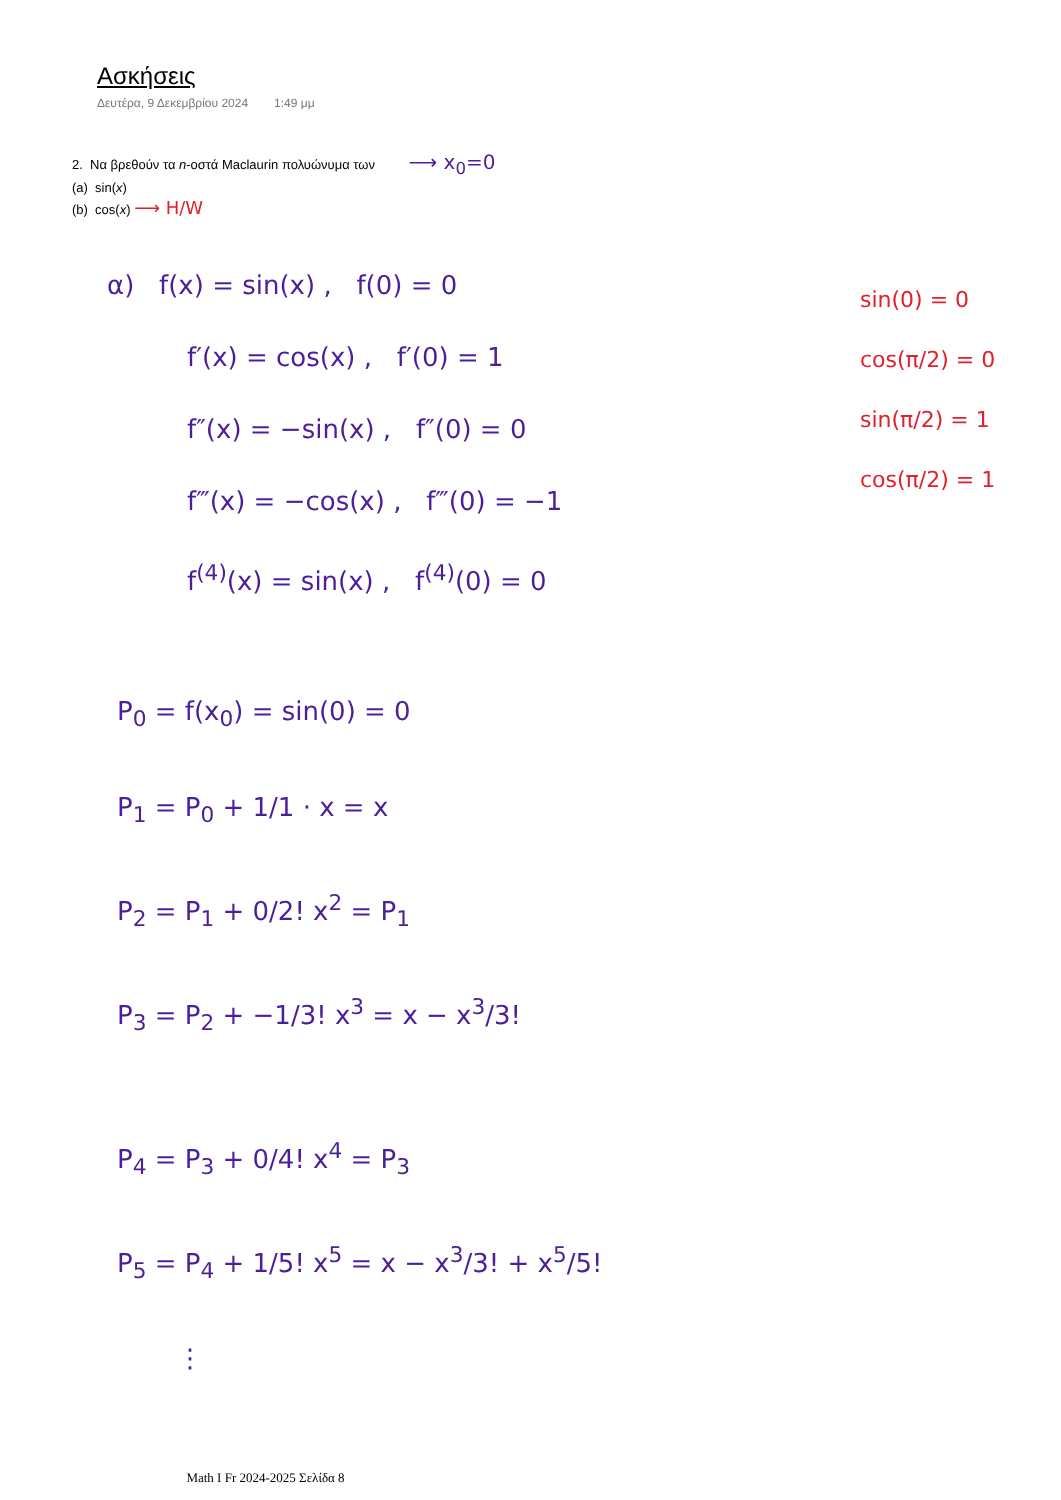Ασκήσεις
Δευτέρα, 9 Δεκεμβρίου 2024 1:49 μμ
2. Να βρεθούν τα n-οστά Maclaurin πολυώνυμα των ⟶ x<sub>0</sub>=0
(a) sin(x)
(b) cos(x) ⟶ H/W
α) f(x) = sin(x) , f(0) = 0
f′(x) = cos(x) , f′(0) = 1
f″(x) = −sin(x) , f″(0) = 0
f‴(x) = −cos(x) , f‴(0) = −1
f<sup>(4)</sup>(x) = sin(x) , f<sup>(4)</sup>(0) = 0
P<sub>0</sub> = f(x<sub>0</sub>) = sin(0) = 0
P<sub>1</sub> = P<sub>0</sub> + 1/1 · x = x
P<sub>2</sub> = P<sub>1</sub> + 0/2! x<sup>2</sup> = P<sub>1</sub>
P<sub>3</sub> = P<sub>2</sub> + −1/3! x<sup>3</sup> = x − x<sup>3</sup>/3!
P<sub>4</sub> = P<sub>3</sub> + 0/4! x<sup>4</sup> = P<sub>3</sub>
P<sub>5</sub> = P<sub>4</sub> + 1/5! x<sup>5</sup> = x − x<sup>3</sup>/3! + x<sup>5</sup>/5!
⋮
sin(0) = 0
cos(π/2) = 0
sin(π/2) = 1
cos(π/2) = 1
Math I Fr 2024-2025 Σελίδα 8